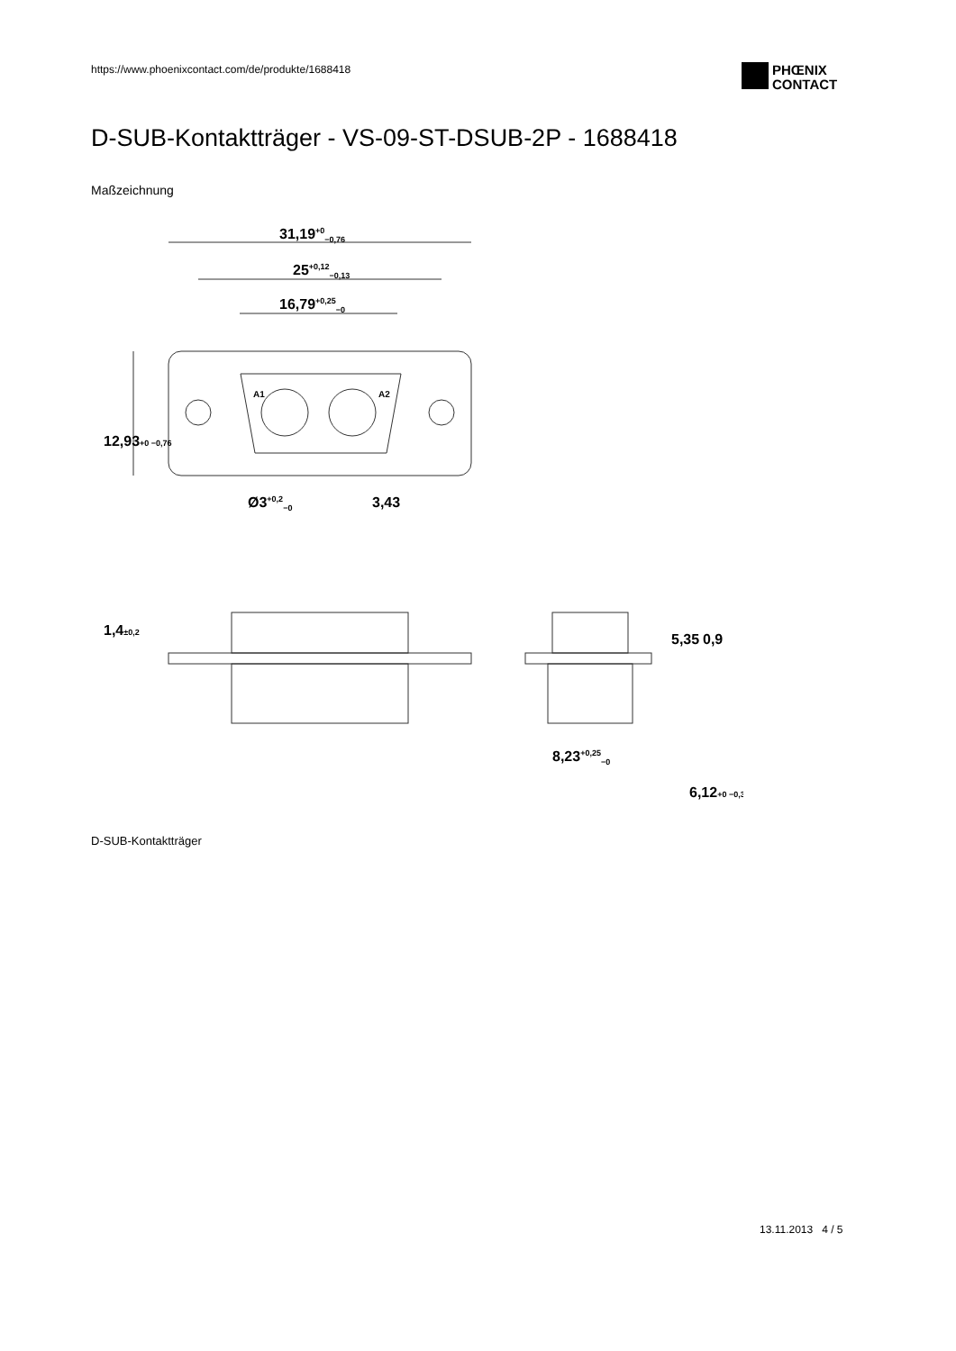https://www.phoenixcontact.com/de/produkte/1688418
PHŒNIX
CONTACT
D-SUB-Kontaktträger - VS-09-ST-DSUB-2P - 1688418
Maßzeichnung
31,19+0−0,76
25+0,12−0,13
16,79+0,25−0
12,93+0 −0,76
Ø3+0,2−0
3,43
A1
A2
1,4±0,2
5,35
0,9
8,23+0,25−0
6,12+0 −0,3
D-SUB-Kontaktträger
13.11.2013 4 / 5